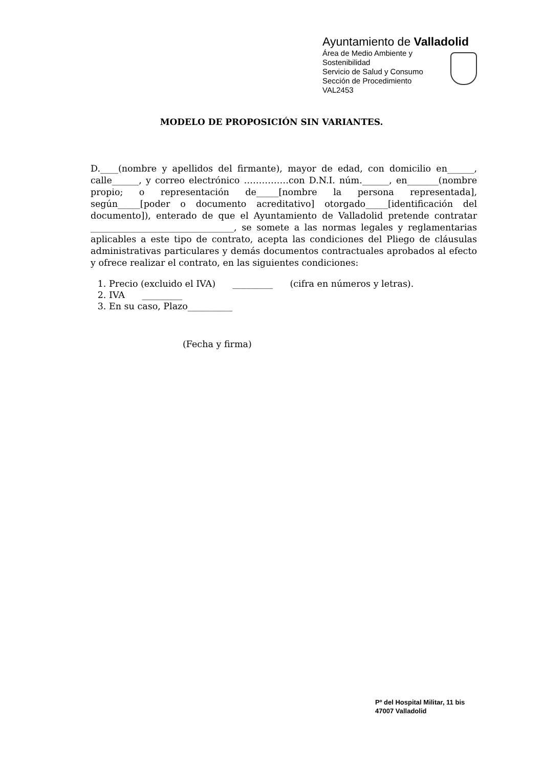Ayuntamiento de Valladolid
Área de Medio Ambiente y
Sostenibilidad
Servicio de Salud y Consumo
Sección de Procedimiento
VAL2453
MODELO DE PROPOSICIÓN SIN VARIANTES.
D.____(nombre y apellidos del firmante), mayor de edad, con domicilio en______, calle______, y correo electrónico ……………con D.N.I. núm.______, en_______(nombre propio; o representación de_____[nombre la persona representada], según_____[poder o documento acreditativo] otorgado_____[identificación del documento]), enterado de que el Ayuntamiento de Valladolid pretende contratar ________________________________, se somete a las normas legales y reglamentarias aplicables a este tipo de contrato, acepta las condiciones del Pliego de cláusulas administrativas particulares y demás documentos contractuales aprobados al efecto y ofrece realizar el contrato, en las siguientes condiciones:
1. Precio (excluido el IVA) _________ (cifra en números y letras).
2. IVA _________
3. En su caso, Plazo__________
(Fecha y firma)
Pº del Hospital Militar, 11 bis
47007 Valladolid